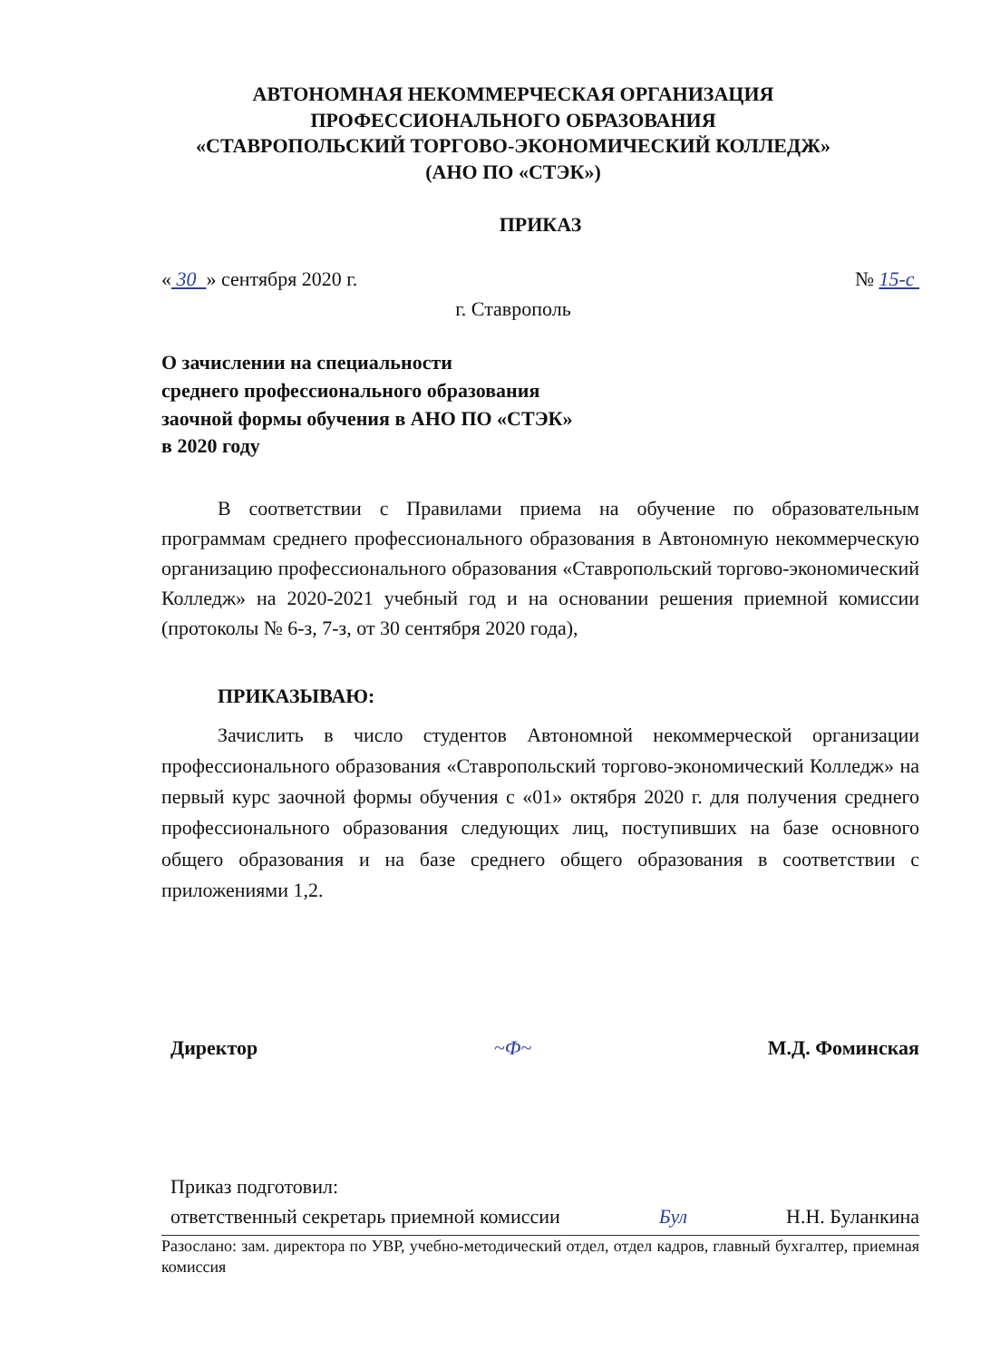АВТОНОМНАЯ НЕКОММЕРЧЕСКАЯ ОРГАНИЗАЦИЯ
ПРОФЕССИОНАЛЬНОГО ОБРАЗОВАНИЯ
«СТАВРОПОЛЬСКИЙ ТОРГОВО-ЭКОНОМИЧЕСКИЙ КОЛЛЕДЖ»
(АНО ПО «СТЭК»)
ПРИКАЗ
« 30 » сентября 2020 г. № 15-с
г. Ставрополь
О зачислении на специальности
среднего профессионального образования
заочной формы обучения в АНО ПО «СТЭК»
в 2020 году
В соответствии с Правилами приема на обучение по образовательным программам среднего профессионального образования в Автономную некоммерческую организацию профессионального образования «Ставропольский торгово-экономический Колледж» на 2020-2021 учебный год и на основании решения приемной комиссии (протоколы № 6-з, 7-з, от 30 сентября 2020 года),
ПРИКАЗЫВАЮ:
Зачислить в число студентов Автономной некоммерческой организации профессионального образования «Ставропольский торгово-экономический Колледж» на первый курс заочной формы обучения с «01» октября 2020 г. для получения среднего профессионального образования следующих лиц, поступивших на базе основного общего образования и на базе среднего общего образования в соответствии с приложениями 1,2.
Директор ~Ф~ М.Д. Фоминская
Приказ подготовил:
ответственный секретарь приемной комиссии Бул Н.Н. Буланкина
Разослано: зам. директора по УВР, учебно-методический отдел, отдел кадров, главный бухгалтер, приемная комиссия